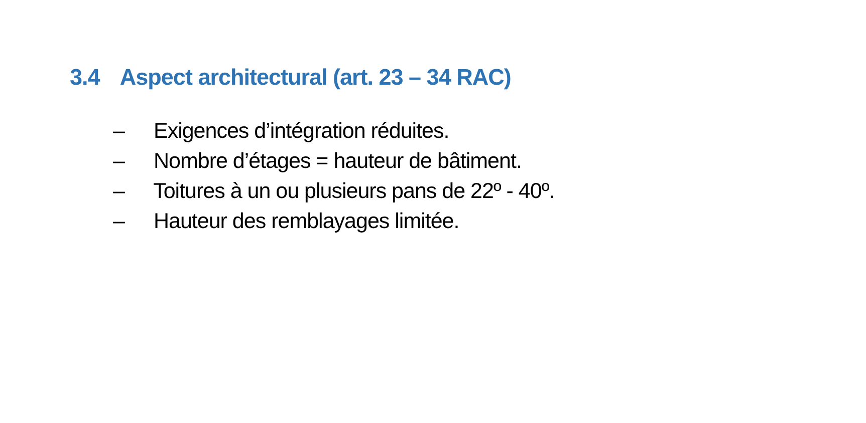3.4 Aspect architectural (art. 23 – 34 RAC)
– Exigences d’intégration réduites.
– Nombre d’étages = hauteur de bâtiment.
– Toitures à un ou plusieurs pans de 22º - 40º.
– Hauteur des remblayages limitée.